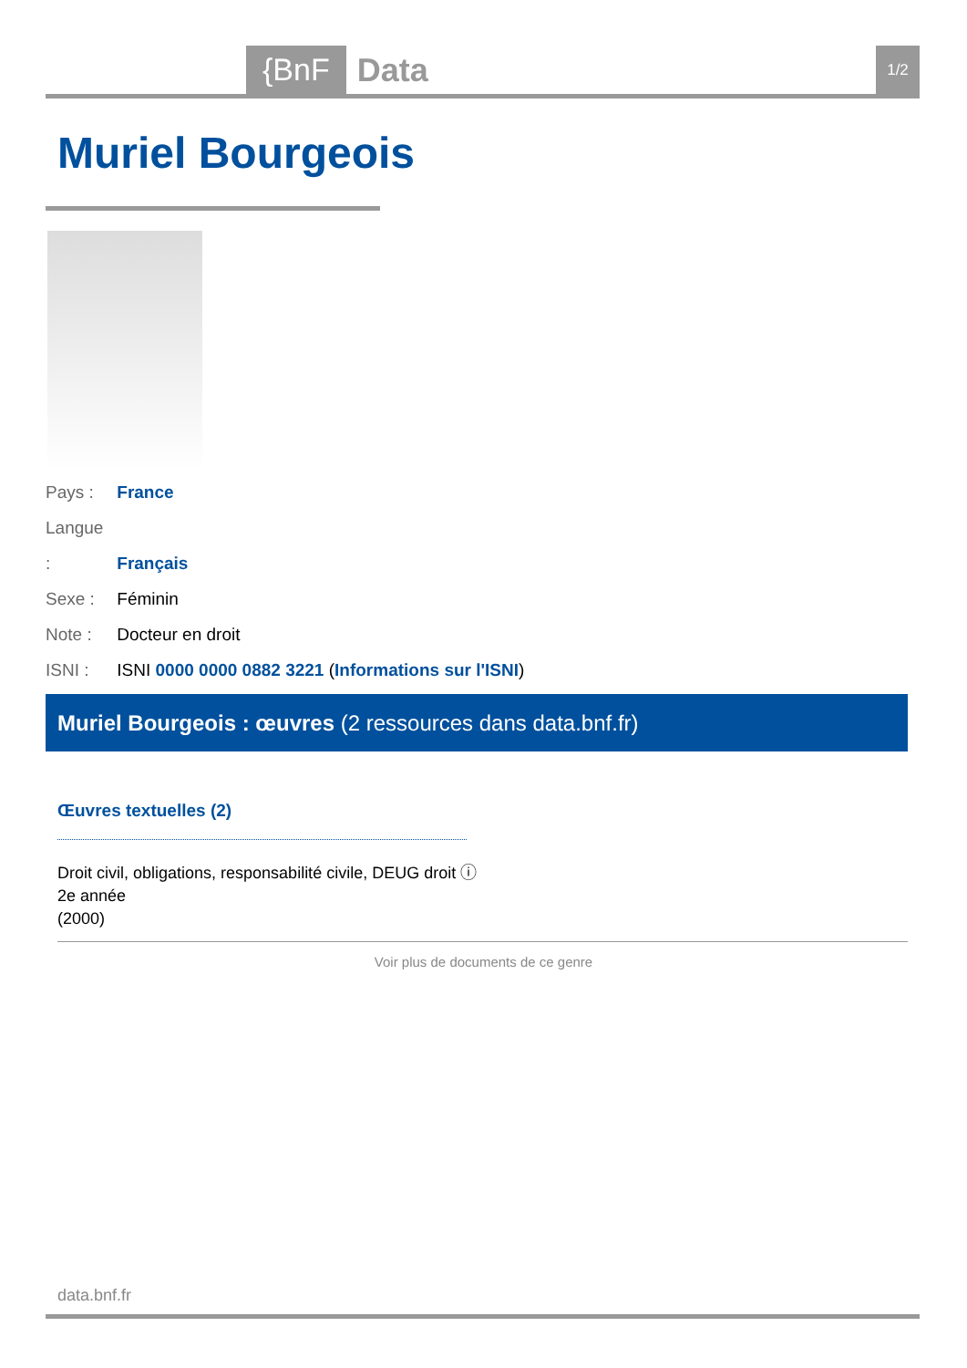{BnF Data 1/2
Muriel Bourgeois
Pays : France
Langue : Français
Sexe : Féminin
Note : Docteur en droit
ISNI : ISNI 0000 0000 0882 3221 (Informations sur l'ISNI)
Muriel Bourgeois : œuvres (2 ressources dans data.bnf.fr)
Œuvres textuelles (2)
Droit civil, obligations, responsabilité civile, DEUG droit ⓘ
2e année
(2000)
Voir plus de documents de ce genre
data.bnf.fr